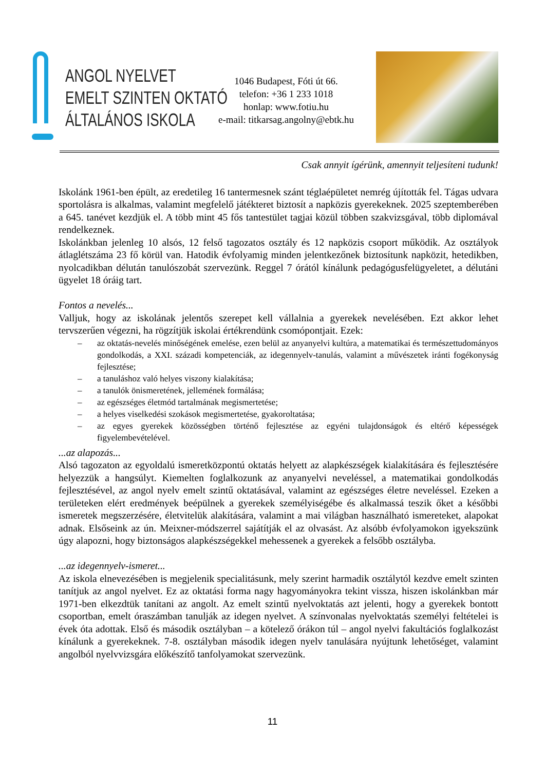ANGOL NYELVET
EMELT SZINTEN OKTATÓ
ÁLTALÁNOS ISKOLA
1046 Budapest, Fóti út 66.
telefon: +36 1 233 1018
honlap: www.fotiu.hu
e-mail: titkarsag.angolny@ebtk.hu
Csak annyit ígérünk, amennyit teljesíteni tudunk!
Iskolánk 1961-ben épült, az eredetileg 16 tantermesnek szánt téglaépületet nemrég újították fel. Tágas udvara sportolásra is alkalmas, valamint megfelelő játékteret biztosít a napközis gyerekeknek. 2025 szeptemberében a 645. tanévet kezdjük el. A több mint 45 fős tantestület tagjai közül többen szakvizsgával, több diplomával rendelkeznek.
Iskolánkban jelenleg 10 alsós, 12 felső tagozatos osztály és 12 napközis csoport működik. Az osztályok átlaglétszáma 23 fő körül van. Hatodik évfolyamig minden jelentkezőnek biztosítunk napközit, hetedikben, nyolcadikban délután tanulószobát szervezünk. Reggel 7 órától kínálunk pedagógusfelügyeletet, a délutáni ügyelet 18 óráig tart.
Fontos a nevelés...
Valljuk, hogy az iskolának jelentős szerepet kell vállalnia a gyerekek nevelésében. Ezt akkor lehet tervszerűen végezni, ha rögzítjük iskolai értékrendünk csomópontjait. Ezek:
– az oktatás-nevelés minőségének emelése, ezen belül az anyanyelvi kultúra, a matematikai és természettudományos gondolkodás, a XXI. századi kompetenciák, az idegennyelv-tanulás, valamint a művészetek iránti fogékonyság fejlesztése;
– a tanuláshoz való helyes viszony kialakítása;
– a tanulók önismeretének, jellemének formálása;
– az egészséges életmód tartalmának megismertetése;
– a helyes viselkedési szokások megismertetése, gyakoroltatása;
– az egyes gyerekek közösségben történő fejlesztése az egyéni tulajdonságok és eltérő képességek figyelembevételével.
...az alapozás...
Alsó tagozaton az egyoldalú ismeretközpontú oktatás helyett az alapkészségek kialakítására és fejlesztésére helyezzük a hangsúlyt. Kiemelten foglalkozunk az anyanyelvi neveléssel, a matematikai gondolkodás fejlesztésével, az angol nyelv emelt szintű oktatásával, valamint az egészséges életre neveléssel. Ezeken a területeken elért eredmények beépülnek a gyerekek személyiségébe és alkalmassá teszik őket a későbbi ismeretek megszerzésére, életvitelük alakítására, valamint a mai világban használható ismereteket, alapokat adnak. Elsőseink az ún. Meixner-módszerrel sajátítják el az olvasást. Az alsóbb évfolyamokon igyekszünk úgy alapozni, hogy biztonságos alapkészségekkel mehessenek a gyerekek a felsőbb osztályba.
...az idegennyelv-ismeret...
Az iskola elnevezésében is megjelenik specialitásunk, mely szerint harmadik osztálytól kezdve emelt szinten tanítjuk az angol nyelvet. Ez az oktatási forma nagy hagyományokra tekint vissza, hiszen iskolánkban már 1971-ben elkezdtük tanítani az angolt. Az emelt szintű nyelvoktatás azt jelenti, hogy a gyerekek bontott csoportban, emelt óraszámban tanulják az idegen nyelvet. A színvonalas nyelvoktatás személyi feltételei is évek óta adottak. Első és második osztályban – a kötelező órákon túl – angol nyelvi fakultációs foglalkozást kínálunk a gyerekeknek. 7-8. osztályban második idegen nyelv tanulására nyújtunk lehetőséget, valamint angolból nyelvvizsgára előkészítő tanfolyamokat szervezünk.
11